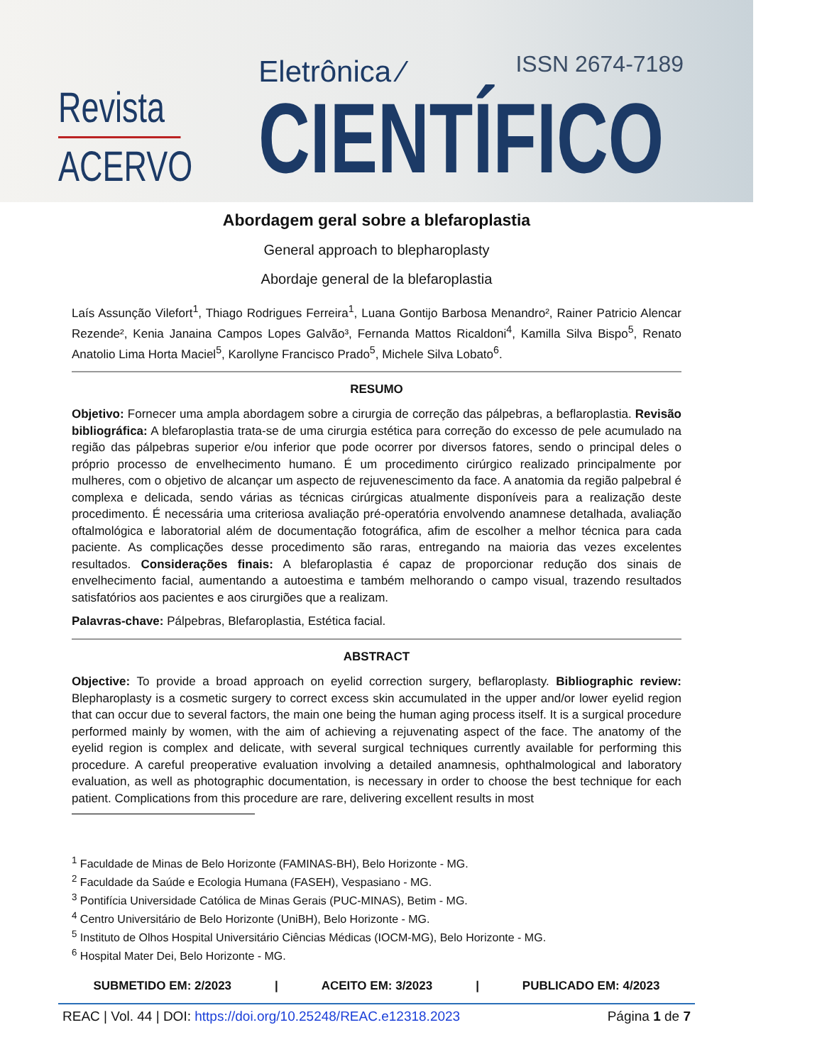Revista
ACERVO
Eletrônica ⁄
CIENTÍFICO
ISSN 2674-7189
Abordagem geral sobre a blefaroplastia
General approach to blepharoplasty
Abordaje general de la blefaroplastia
Laís Assunção Vilefort<sup>1</sup>, Thiago Rodrigues Ferreira<sup>1</sup>, Luana Gontijo Barbosa Menandro², Rainer Patricio Alencar Rezende², Kenia Janaina Campos Lopes Galvão³, Fernanda Mattos Ricaldoni<sup>4</sup>, Kamilla Silva Bispo<sup>5</sup>, Renato Anatolio Lima Horta Maciel<sup>5</sup>, Karollyne Francisco Prado<sup>5</sup>, Michele Silva Lobato<sup>6</sup>.
RESUMO
Objetivo: Fornecer uma ampla abordagem sobre a cirurgia de correção das pálpebras, a beflaroplastia. Revisão bibliográfica: A blefaroplastia trata-se de uma cirurgia estética para correção do excesso de pele acumulado na região das pálpebras superior e/ou inferior que pode ocorrer por diversos fatores, sendo o principal deles o próprio processo de envelhecimento humano. É um procedimento cirúrgico realizado principalmente por mulheres, com o objetivo de alcançar um aspecto de rejuvenescimento da face. A anatomia da região palpebral é complexa e delicada, sendo várias as técnicas cirúrgicas atualmente disponíveis para a realização deste procedimento. É necessária uma criteriosa avaliação pré-operatória envolvendo anamnese detalhada, avaliação oftalmológica e laboratorial além de documentação fotográfica, afim de escolher a melhor técnica para cada paciente. As complicações desse procedimento são raras, entregando na maioria das vezes excelentes resultados. Considerações finais: A blefaroplastia é capaz de proporcionar redução dos sinais de envelhecimento facial, aumentando a autoestima e também melhorando o campo visual, trazendo resultados satisfatórios aos pacientes e aos cirurgiões que a realizam.
Palavras-chave: Pálpebras, Blefaroplastia, Estética facial.
ABSTRACT
Objective: To provide a broad approach on eyelid correction surgery, beflaroplasty. Bibliographic review: Blepharoplasty is a cosmetic surgery to correct excess skin accumulated in the upper and/or lower eyelid region that can occur due to several factors, the main one being the human aging process itself. It is a surgical procedure performed mainly by women, with the aim of achieving a rejuvenating aspect of the face. The anatomy of the eyelid region is complex and delicate, with several surgical techniques currently available for performing this procedure. A careful preoperative evaluation involving a detailed anamnesis, ophthalmological and laboratory evaluation, as well as photographic documentation, is necessary in order to choose the best technique for each patient. Complications from this procedure are rare, delivering excellent results in most
<sup>1</sup> Faculdade de Minas de Belo Horizonte (FAMINAS-BH), Belo Horizonte - MG.
<sup>2</sup> Faculdade da Saúde e Ecologia Humana (FASEH), Vespasiano - MG.
<sup>3</sup> Pontifícia Universidade Católica de Minas Gerais (PUC-MINAS), Betim - MG.
<sup>4</sup> Centro Universitário de Belo Horizonte (UniBH), Belo Horizonte - MG.
<sup>5</sup> Instituto de Olhos Hospital Universitário Ciências Médicas (IOCM-MG), Belo Horizonte - MG.
<sup>6</sup> Hospital Mater Dei, Belo Horizonte - MG.
SUBMETIDO EM: 2/2023 | ACEITO EM: 3/2023 | PUBLICADO EM: 4/2023
REAC | Vol. 44 | DOI: https://doi.org/10.25248/REAC.e12318.2023 Página 1 de 7